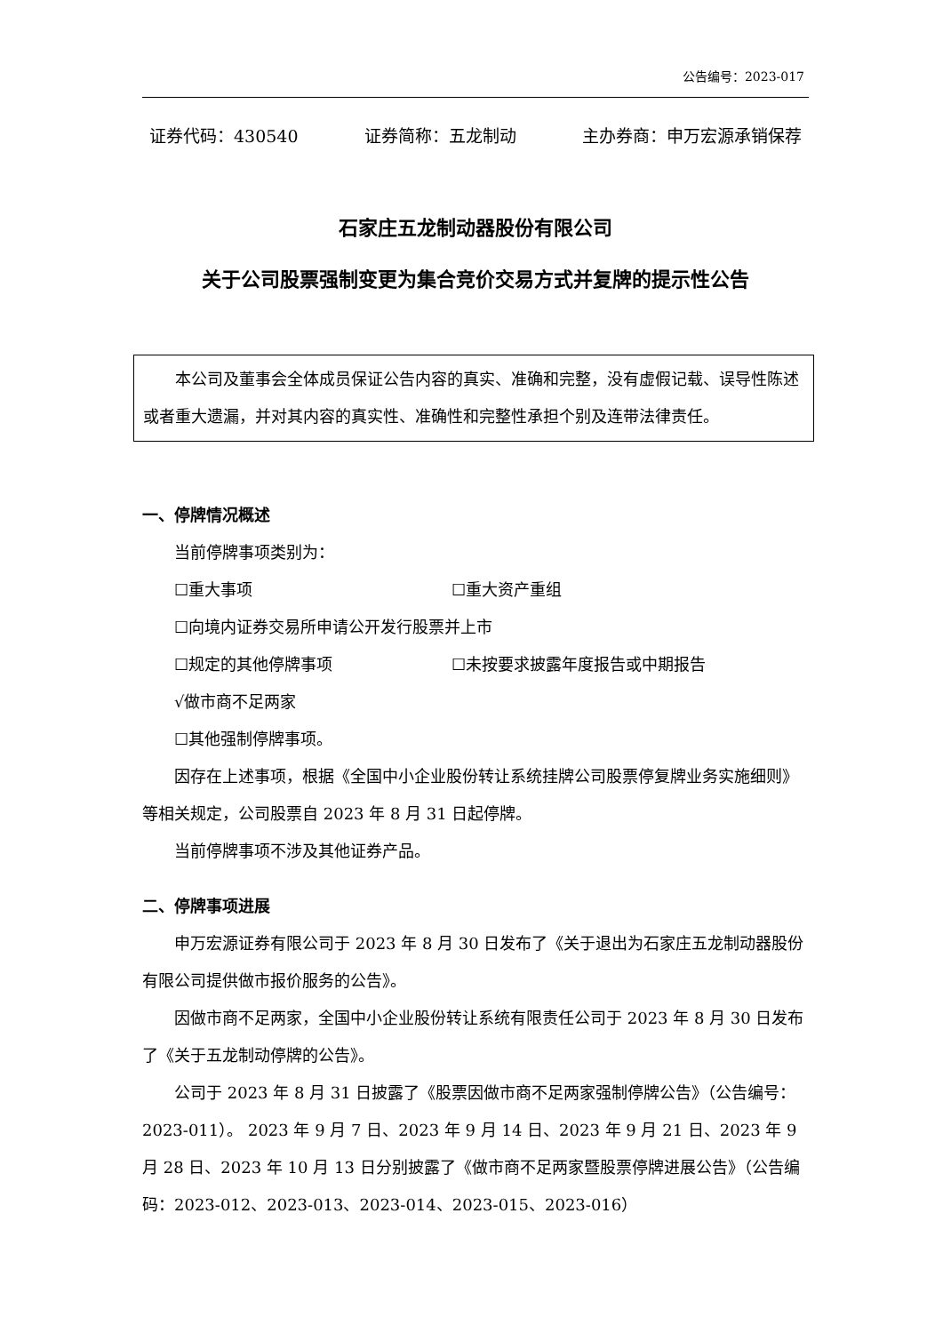公告编号：2023-017
证券代码：430540 证券简称：五龙制动 主办券商：申万宏源承销保荐
石家庄五龙制动器股份有限公司
关于公司股票强制变更为集合竞价交易方式并复牌的提示性公告
本公司及董事会全体成员保证公告内容的真实、准确和完整，没有虚假记载、误导性陈述或者重大遗漏，并对其内容的真实性、准确性和完整性承担个别及连带法律责任。
一、停牌情况概述
当前停牌事项类别为：
☐重大事项 ☐重大资产重组
☐向境内证券交易所申请公开发行股票并上市
☐规定的其他停牌事项 ☐未按要求披露年度报告或中期报告
√做市商不足两家
☐其他强制停牌事项。
因存在上述事项，根据《全国中小企业股份转让系统挂牌公司股票停复牌业务实施细则》等相关规定，公司股票自 2023 年 8 月 31 日起停牌。
当前停牌事项不涉及其他证券产品。
二、停牌事项进展
申万宏源证券有限公司于 2023 年 8 月 30 日发布了《关于退出为石家庄五龙制动器股份有限公司提供做市报价服务的公告》。
因做市商不足两家，全国中小企业股份转让系统有限责任公司于 2023 年 8 月 30 日发布了《关于五龙制动停牌的公告》。
公司于 2023 年 8 月 31 日披露了《股票因做市商不足两家强制停牌公告》（公告编号：2023-011）。 2023 年 9 月 7 日、2023 年 9 月 14 日、2023 年 9 月 21 日、2023 年 9 月 28 日、2023 年 10 月 13 日分别披露了《做市商不足两家暨股票停牌进展公告》（公告编码：2023-012、2023-013、2023-014、2023-015、2023-016）